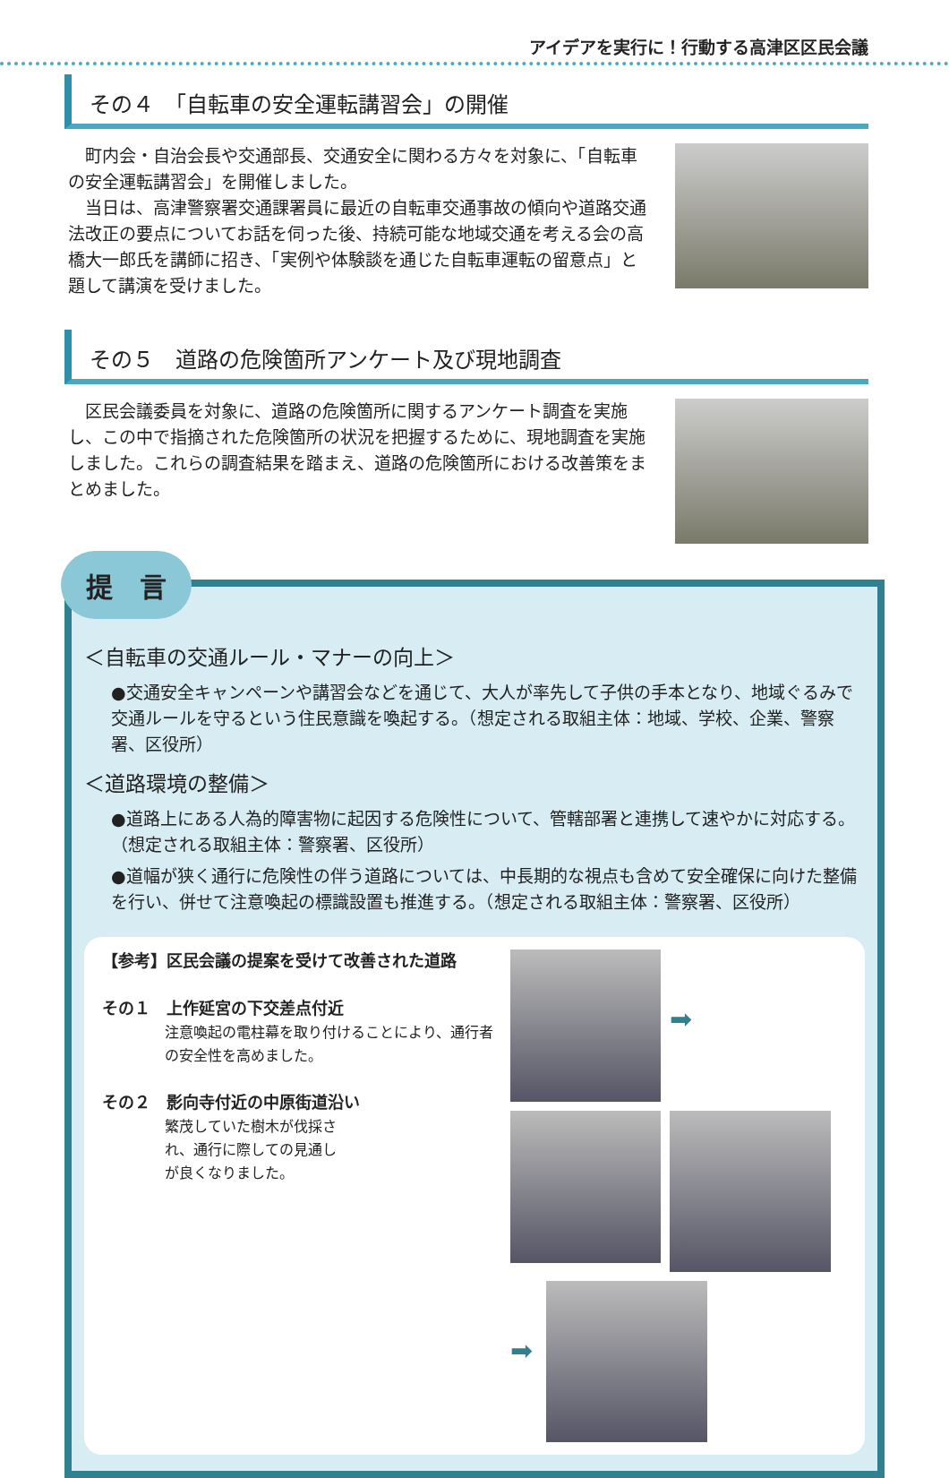アイデアを実行に！行動する高津区区民会議
その４　「自転車の安全運転講習会」の開催
　町内会・自治会長や交通部長、交通安全に関わる方々を対象に、「自転車の安全運転講習会」を開催しました。
　当日は、高津警察署交通課署員に最近の自転車交通事故の傾向や道路交通法改正の要点についてお話を伺った後、持続可能な地域交通を考える会の高橋大一郎氏を講師に招き、「実例や体験談を通じた自転車運転の留意点」と題して講演を受けました。
その５　道路の危険箇所アンケート及び現地調査
　区民会議委員を対象に、道路の危険箇所に関するアンケート調査を実施し、この中で指摘された危険箇所の状況を把握するために、現地調査を実施しました。これらの調査結果を踏まえ、道路の危険箇所における改善策をまとめました。
提　言
＜自転車の交通ルール・マナーの向上＞
●交通安全キャンペーンや講習会などを通じて、大人が率先して子供の手本となり、地域ぐるみで交通ルールを守るという住民意識を喚起する。（想定される取組主体：地域、学校、企業、警察署、区役所）
＜道路環境の整備＞
●道路上にある人為的障害物に起因する危険性について、管轄部署と連携して速やかに対応する。（想定される取組主体：警察署、区役所）
●道幅が狭く通行に危険性の伴う道路については、中長期的な視点も含めて安全確保に向けた整備を行い、併せて注意喚起の標識設置も推進する。（想定される取組主体：警察署、区役所）
【参考】区民会議の提案を受けて改善された道路
その１　上作延宮の下交差点付近
注意喚起の電柱幕を取り付けることにより、通行者の安全性を高めました。
その２　影向寺付近の中原街道沿い
繁茂していた樹木が伐採され、通行に際しての見通しが良くなりました。
➡
➡